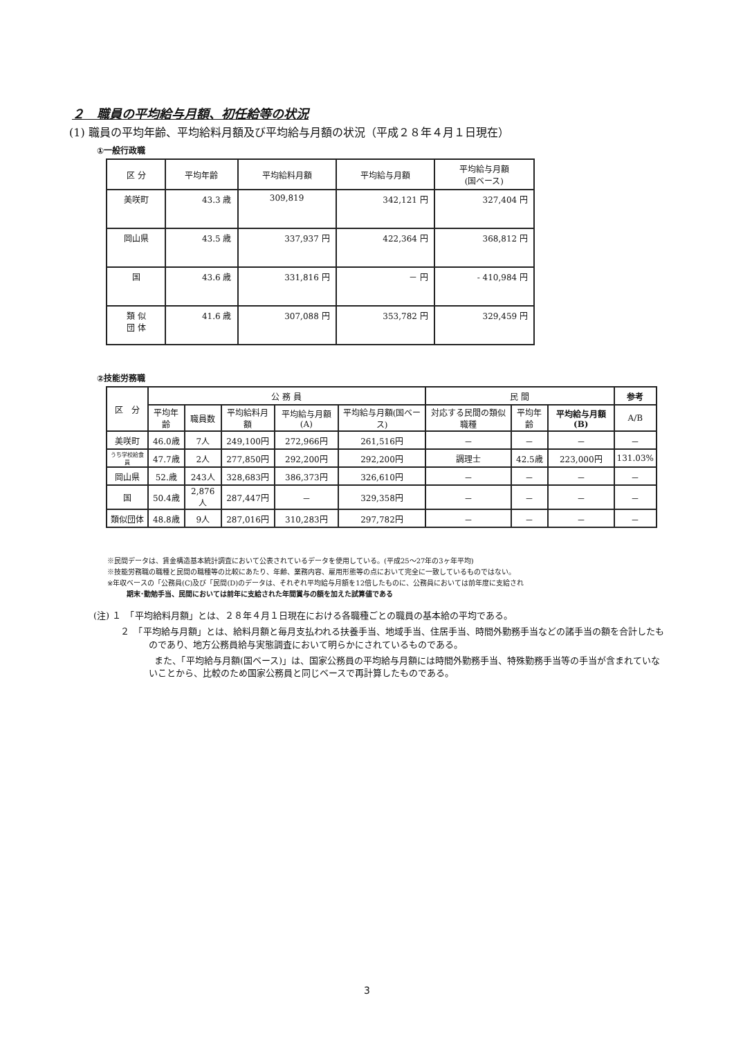２　職員の平均給与月額、初任給等の状況
(1) 職員の平均年齢、平均給料月額及び平均給与月額の状況（平成２８年４月１日現在）
①一般行政職
| 区 分 | 平均年齢 | 平均給料月額 | 平均給与月額 | 平均給与月額 (国ベース) |
| --- | --- | --- | --- | --- |
| 美咲町 | 43.3 歳 | 309,819 | 342,121 円 | 327,404 円 |
| 岡山県 | 43.5 歳 | 337,937 円 | 422,364 円 | 368,812 円 |
| 国 | 43.6 歳 | 331,816 円 | － 円 | - 410,984 円 |
| 類 似 団 体 | 41.6 歳 | 307,088 円 | 353,782 円 | 329,459 円 |
②技能労務職
| 区 分 | 公 務 員 | | | | | 民 間 | | | 参考 |
| --- | --- | --- | --- | --- | --- | --- | --- | --- | --- |
| | 平均年齢 | 職員数 | 平均給料月額 | 平均給与月額(A) | 平均給与月額(国ベース) | 対応する民間の類似職種 | 平均年齢 | 平均給与月額(B) | A/B |
| 美咲町 | 46.0歳 | 7人 | 249,100円 | 272,966円 | 261,516円 | － | － | － | － |
| うち学校給食員 | 47.7歳 | 2人 | 277,850円 | 292,200円 | 292,200円 | 調理士 | 42.5歳 | 223,000円 | 131.03% |
| 岡山県 | 52.歳 | 243人 | 328,683円 | 386,373円 | 326,610円 | － | － | － | － |
| 国 | 50.4歳 | 2,876人 | 287,447円 | － | 329,358円 | － | － | － | － |
| 類似団体 | 48.8歳 | 9人 | 287,016円 | 310,283円 | 297,782円 | － | － | － | － |
※民間データは、賃金構造基本統計調査において公表されているデータを使用している。(平成25～27年の3ヶ年平均)
※技能労務職の職種と民間の職種等の比較にあたり、年齢、業務内容、雇用形態等の点において完全に一致しているものではない。
※年収ベースの「公務員(C)及び「民間(D)のデータは、それぞれ平均給与月額を12倍したものに、公務員においては前年度に支給され
期末･勤勉手当、民間においては前年に支給された年間賞与の額を加えた試算値である
(注) １　「平均給料月額」とは、２８年４月１日現在における各職種ごとの職員の基本給の平均である。
　　　２　「平均給与月額」とは、給料月額と毎月支払われる扶養手当、地域手当、住居手当、時間外勤務手当などの諸手当の額を合計したものであり、地方公務員給与実態調査において明らかにされているものである。
また、「平均給与月額(国ベース)」は、国家公務員の平均給与月額には時間外勤務手当、特殊勤務手当等の手当が含まれていないことから、比較のため国家公務員と同じベースで再計算したものである。
3